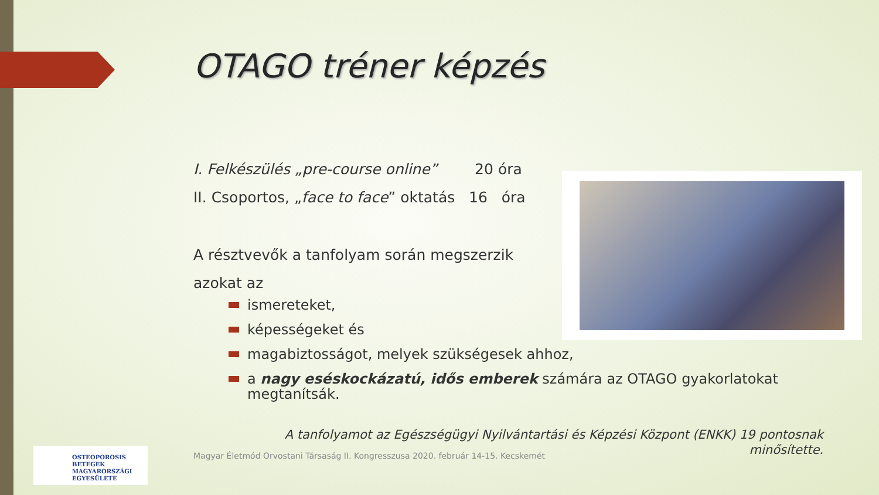OTAGO tréner képzés
I. Felkészülés „pre-course online” 20 óra
II. Csoportos, „face to face” oktatás 16 óra
A résztvevők a tanfolyam során megszerzik
azokat az
ismereteket,
képességeket és
magabiztosságot, melyek szükségesek ahhoz,
a nagy eséskockázatú, idős emberek számára az OTAGO gyakorlatokat megtanítsák.
A tanfolyamot az Egészségügyi Nyilvántartási és Képzési Központ (ENKK) 19 pontosnak minősítette.
Magyar Életmód Orvostani Társaság II. Kongresszusa 2020. február 14-15. Kecskemét
OSTEOPOROSIS BETEGEK
MAGYARORSZÁGI
EGYESÜLETE